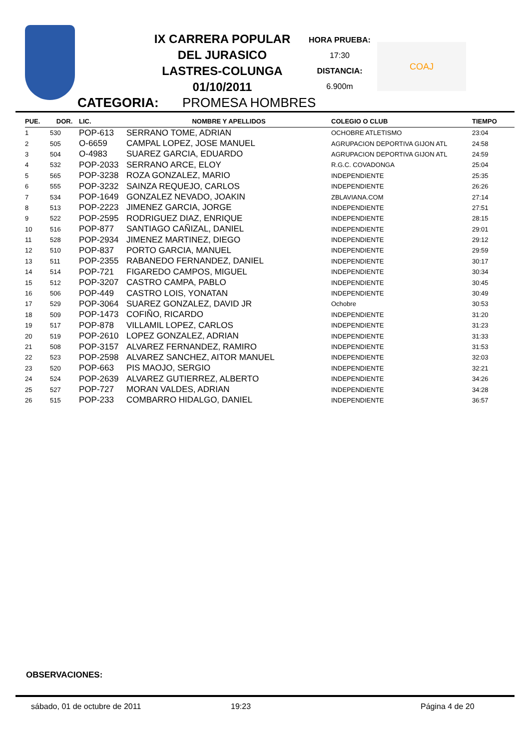IX CARRERA POPULAR
DEL JURASICO
LASTRES-COLUNGA
01/10/2011
HORA PRUEBA:
17:30
DISTANCIA:
6.900m
COAJ
CATEGORIA: PROMESA HOMBRES
| PUE. | DOR. | LIC. | NOMBRE Y APELLIDOS | COLEGIO O CLUB | TIEMPO |
| --- | --- | --- | --- | --- | --- |
| 1 | 530 | POP-613 | SERRANO TOME, ADRIAN | OCHOBRE ATLETISMO | 23:04 |
| 2 | 505 | O-6659 | CAMPAL LOPEZ, JOSE MANUEL | AGRUPACION DEPORTIVA GIJON ATL | 24:58 |
| 3 | 504 | O-4983 | SUAREZ GARCIA, EDUARDO | AGRUPACION DEPORTIVA GIJON ATL | 24:59 |
| 4 | 532 | POP-2033 | SERRANO ARCE, ELOY | R.G.C. COVADONGA | 25:04 |
| 5 | 565 | POP-3238 | ROZA GONZALEZ, MARIO | INDEPENDIENTE | 25:35 |
| 6 | 555 | POP-3232 | SAINZA REQUEJO, CARLOS | INDEPENDIENTE | 26:26 |
| 7 | 534 | POP-1649 | GONZALEZ NEVADO, JOAKIN | ZBLAVIANA.COM | 27:14 |
| 8 | 513 | POP-2223 | JIMENEZ GARCIA, JORGE | INDEPENDIENTE | 27:51 |
| 9 | 522 | POP-2595 | RODRIGUEZ DIAZ, ENRIQUE | INDEPENDIENTE | 28:15 |
| 10 | 516 | POP-877 | SANTIAGO CAÑIZAL, DANIEL | INDEPENDIENTE | 29:01 |
| 11 | 528 | POP-2934 | JIMENEZ MARTINEZ, DIEGO | INDEPENDIENTE | 29:12 |
| 12 | 510 | POP-837 | PORTO GARCIA, MANUEL | INDEPENDIENTE | 29:59 |
| 13 | 511 | POP-2355 | RABANEDO FERNANDEZ, DANIEL | INDEPENDIENTE | 30:17 |
| 14 | 514 | POP-721 | FIGAREDO CAMPOS, MIGUEL | INDEPENDIENTE | 30:34 |
| 15 | 512 | POP-3207 | CASTRO CAMPA, PABLO | INDEPENDIENTE | 30:45 |
| 16 | 506 | POP-449 | CASTRO LOIS, YONATAN | INDEPENDIENTE | 30:49 |
| 17 | 529 | POP-3064 | SUAREZ GONZALEZ, DAVID JR | Ochobre | 30:53 |
| 18 | 509 | POP-1473 | COFIÑO, RICARDO | INDEPENDIENTE | 31:20 |
| 19 | 517 | POP-878 | VILLAMIL LOPEZ, CARLOS | INDEPENDIENTE | 31:23 |
| 20 | 519 | POP-2610 | LOPEZ GONZALEZ, ADRIAN | INDEPENDIENTE | 31:33 |
| 21 | 508 | POP-3157 | ALVAREZ FERNANDEZ, RAMIRO | INDEPENDIENTE | 31:53 |
| 22 | 523 | POP-2598 | ALVAREZ SANCHEZ, AITOR MANUEL | INDEPENDIENTE | 32:03 |
| 23 | 520 | POP-663 | PIS MAOJO, SERGIO | INDEPENDIENTE | 32:21 |
| 24 | 524 | POP-2639 | ALVAREZ GUTIERREZ, ALBERTO | INDEPENDIENTE | 34:26 |
| 25 | 527 | POP-727 | MORAN VALDES, ADRIAN | INDEPENDIENTE | 34:28 |
| 26 | 515 | POP-233 | COMBARRO HIDALGO, DANIEL | INDEPENDIENTE | 36:57 |
OBSERVACIONES:
sábado, 01 de octubre de 2011 19:23 Página 4 de 20